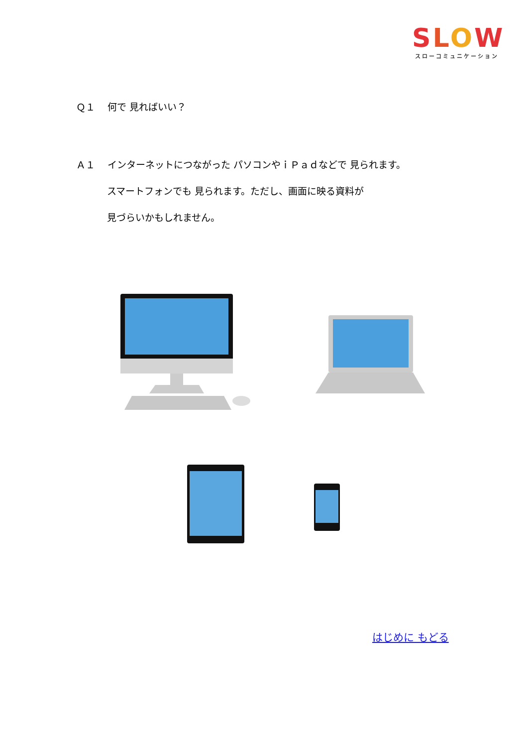SLOW
スローコミュニケーション
Ｑ１　 何で 見ればいい？
Ａ１　 インターネットにつながった パソコンやｉＰａｄなどで 見られます。
スマートフォンでも 見られます。ただし、画面に映る資料が
見づらいかもしれません。
はじめに もどる